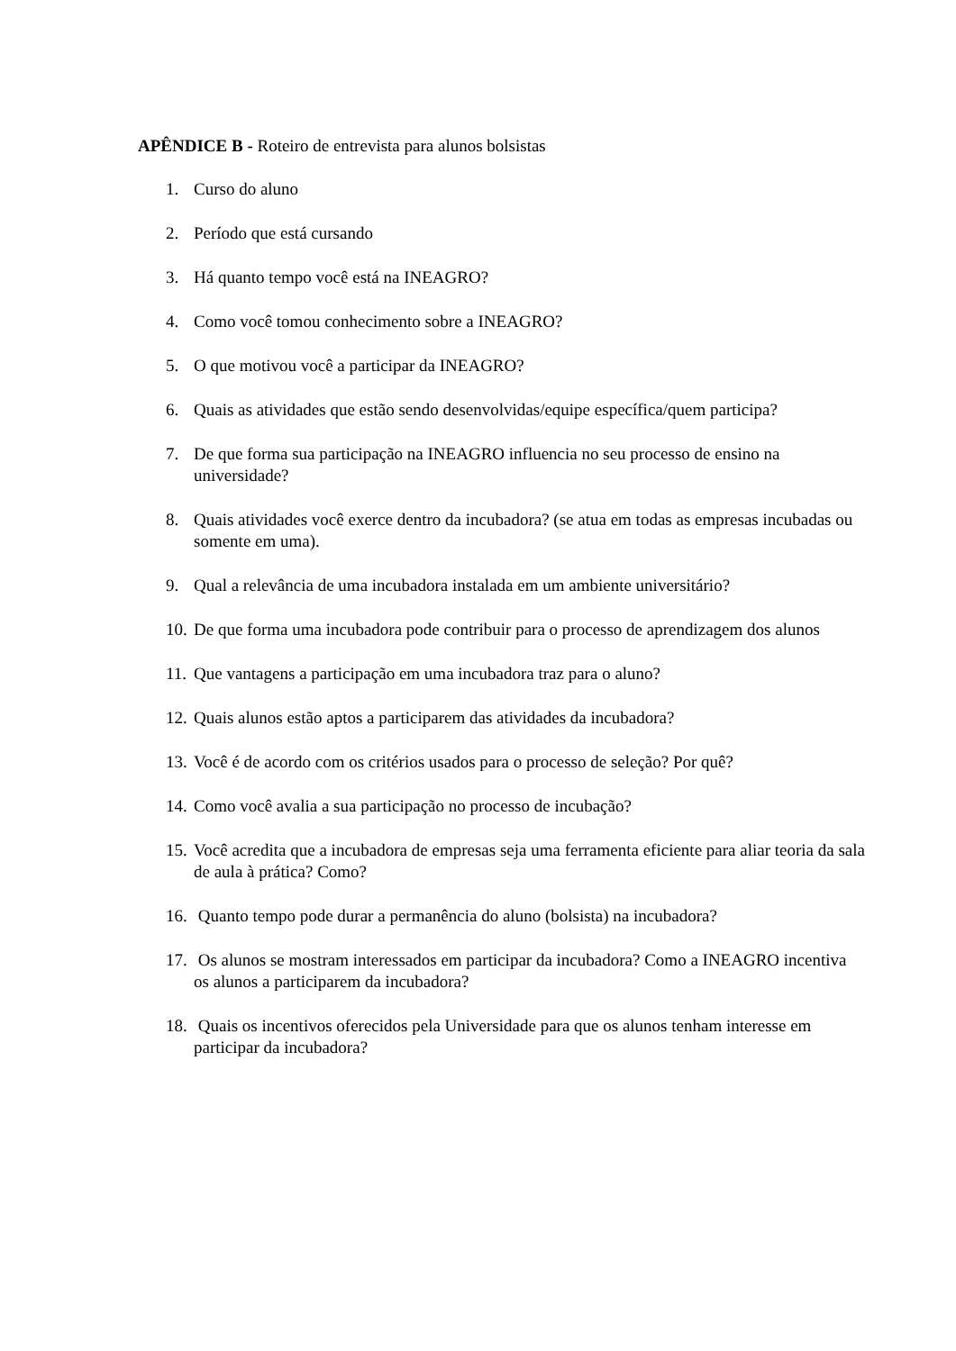APÊNDICE B - Roteiro de entrevista para alunos bolsistas
1. Curso do aluno
2. Período que está cursando
3. Há quanto tempo você está na INEAGRO?
4. Como você tomou conhecimento sobre a INEAGRO?
5. O que motivou você a participar da INEAGRO?
6. Quais as atividades que estão sendo desenvolvidas/equipe específica/quem participa?
7. De que forma sua participação na INEAGRO influencia no seu processo de ensino na universidade?
8. Quais atividades você exerce dentro da incubadora? (se atua em todas as empresas incubadas ou somente em uma).
9. Qual a relevância de uma incubadora instalada em um ambiente universitário?
10. De que forma uma incubadora pode contribuir para o processo de aprendizagem dos alunos
11. Que vantagens a participação em uma incubadora traz para o aluno?
12. Quais alunos estão aptos a participarem das atividades da incubadora?
13. Você é de acordo com os critérios usados para o processo de seleção? Por quê?
14. Como você avalia a sua participação no processo de incubação?
15. Você acredita que a incubadora de empresas seja uma ferramenta eficiente para aliar teoria da sala de aula à prática? Como?
16. Quanto tempo pode durar a permanência do aluno (bolsista) na incubadora?
17. Os alunos se mostram interessados em participar da incubadora? Como a INEAGRO incentiva os alunos a participarem da incubadora?
18. Quais os incentivos oferecidos pela Universidade para que os alunos tenham interesse em participar da incubadora?